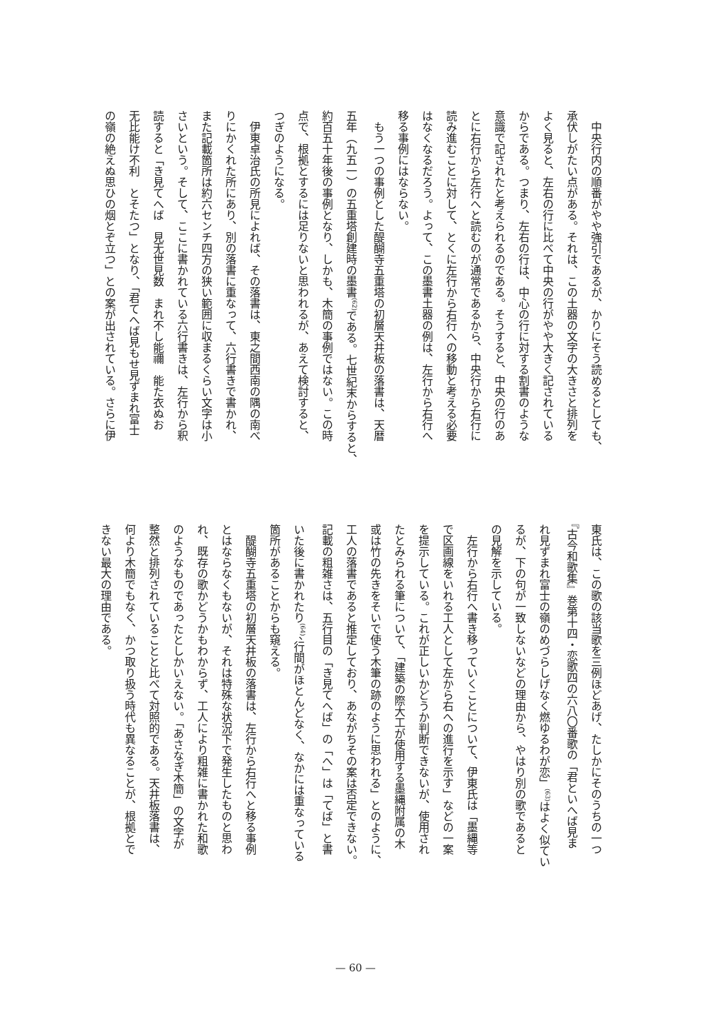中央行内の順番がやや強引であるが、かりにそう読めるとしても、
承伏しがたい点がある。それは、この土器の文字の大きさと排列を
よく見ると、左右の行に比べて中央の行がやや大きく記されている
からである。つまり、左右の行は、中心の行に対する割書のような
意識で記されたと考えられるのである。そうすると、中央の行のあ
とに右行から左行へと読むのが通常であるから、中央行から右行に
読み進むことに対して、とくに左行から右行への移動と考える必要
はなくなるだろう。よって、この墨書土器の例は、左行から右行へ
移る事例にはならない。
　もう一つの事例とした醍醐寺五重塔の初層天井板の落書は、天暦
五年（九五一）の五重塔創建時の墨書<sup>(62)</sup>である。七世紀末からすると、
約百五十年後の事例となり、しかも、木簡の事例ではない。この時
点で、根拠とするには足りないと思われるが、あえて検討すると、
つぎのようになる。
　伊東卓治氏の所見によれば、その落書は、東之間西南の隅の南べ
りにかくれた所にあり、別の落書に重なって、六行書きで書かれ、
また記載箇所は約六センチ四方の狭い範囲に収まるくらい文字は小
さいという。そして、ここに書かれている六行書きは、左行から釈
読すると「き見てへば　見无世見数　まれ不し能禰　能た衣ぬお
无比能け不利　とそたつ」となり、「君てへば見もせ見ずまれ富士
の嶺の絶えぬ思ひの烟とぞ立つ」との案が出されている。さらに伊
東氏は、この歌の該当歌を三例ほどあげ、たしかにそのうちの一つ
『古今和歌集』巻第十四・恋歌四の六八〇番歌の「君といへば見ま
れ見ずまれ富士の嶺のめづらしげなく燃ゆるわが恋」<sup>(63)</sup>はよく似てい
るが、下の句が一致しないなどの理由から、やはり別の歌であると
の見解を示している。
　左行から右行へ書き移っていくことについて、伊東氏は「墨縄等
で区画線をいれる工人として左から右への進行を示す」などの一案
を提示している。これが正しいかどうか判断できないが、使用され
たとみられる筆について、「建築の際大工が使用する墨縄附属の木
或は竹の先きをそいで使う木筆の跡のように思われる」とのように、
工人の落書であると推定しており、あながちその案は否定できない。
記載の粗雑さは、五行目の「き見てへば」の「へ」は「てば」と書
いた後に書かれたり<sup>(64)</sup>、行間がほとんどなく、なかには重なっている
箇所があることからも窺える。
　醍醐寺五重塔の初層天井板の落書は、左行から右行へと移る事例
とはならなくもないが、それは特殊な状況下で発生したものと思わ
れ、既存の歌かどうかもわからず、工人により粗雑に書かれた和歌
のようなものであったとしかいえない。「あさなぎ木簡」の文字が
整然と排列されていることと比べて対照的である。天井板落書は、
何より木簡でもなく、かつ取り扱う時代も異なることが、根拠とで
きない最大の理由である。
— 60 —